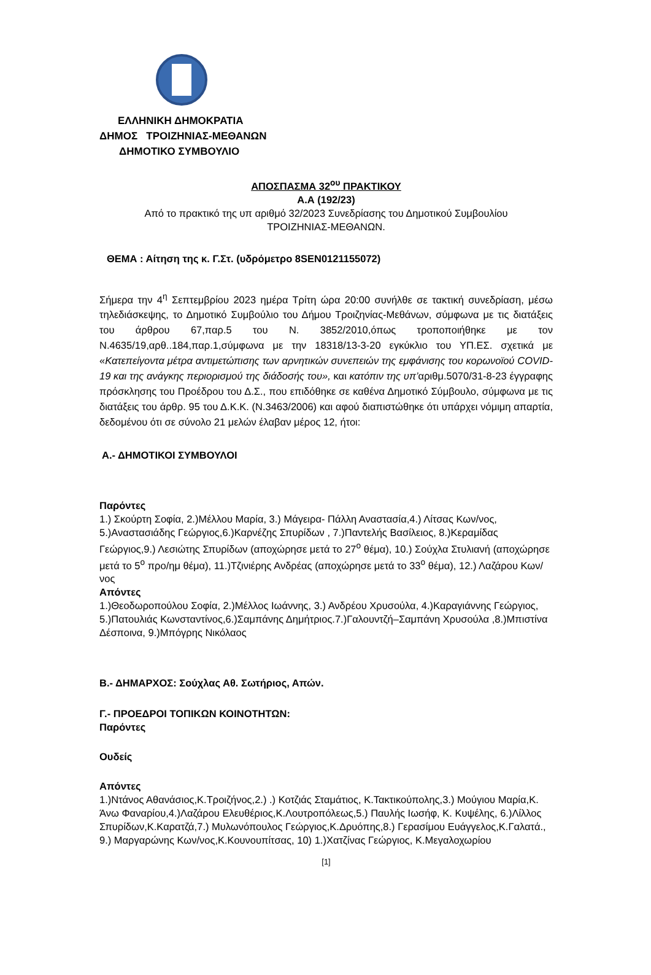ΕΛΛΗΝΙΚΗ ΔΗΜΟΚΡΑΤΙΑ
ΔΗΜΟΣ ΤΡΟΙΖΗΝΙΑΣ-ΜΕΘΑΝΩΝ
ΔΗΜΟΤΙΚΟ ΣΥΜΒΟΥΛΙΟ
ΑΠΟΣΠΑΣΜΑ 32<sup>ου</sup> ΠΡΑΚΤΙΚΟΥ
Α.Α (192/23)
Από το πρακτικό της υπ αριθμό 32/2023 Συνεδρίασης του Δημοτικού Συμβουλίου
ΤΡΟΙΖΗΝΙΑΣ-ΜΕΘΑΝΩΝ.
ΘΕΜΑ : Αίτηση της κ. Γ.Στ. (υδρόμετρο 8SEN0121155072)
Σήμερα την 4<sup>η</sup> Σεπτεμβρίου 2023 ημέρα Τρίτη ώρα 20:00 συνήλθε σε τακτική συνεδρίαση, μέσω τηλεδιάσκεψης, το Δημοτικό Συμβούλιο του Δήμου Τροιζηνίας-Μεθάνων, σύμφωνα με τις διατάξεις του άρθρου 67,παρ.5 του Ν. 3852/2010,όπως τροποποιήθηκε με τον Ν.4635/19,αρθ..184,παρ.1,σύμφωνα με την 18318/13-3-20 εγκύκλιο του ΥΠ.ΕΣ. σχετικά με «Κατεπείγοντα μέτρα αντιμετώπισης των αρνητικών συνεπειών της εμφάνισης του κορωνοϊού COVID-19 και της ανάγκης περιορισμού της διάδοσής του», και κατόπιν της υπ’αριθμ.5070/31-8-23 έγγραφης πρόσκλησης του Προέδρου του Δ.Σ., που επιδόθηκε σε καθένα Δημοτικό Σύμβουλο, σύμφωνα με τις διατάξεις του άρθρ. 95 του Δ.Κ.Κ. (Ν.3463/2006) και αφού διαπιστώθηκε ότι υπάρχει νόμιμη απαρτία, δεδομένου ότι σε σύνολο 21 μελών έλαβαν μέρος 12, ήτοι:
Α.- ΔΗΜΟΤΙΚΟΙ ΣΥΜΒΟΥΛΟΙ
Παρόντες
1.) Σκούρτη Σοφία, 2.)Μέλλου Μαρία, 3.) Μάγειρα- Πάλλη Αναστασία,4.) Λίτσας Κων/νος, 5.)Αναστασιάδης Γεώργιος,6.)Καρνέζης Σπυρίδων , 7.)Παντελής Βασίλειος, 8.)Κεραμίδας Γεώργιος,9.) Λεσιώτης Σπυρίδων (αποχώρησε μετά το 27<sup>ο</sup> θέμα), 10.) Σούχλα Στυλιανή (αποχώρησε μετά το 5<sup>ο</sup> προ/ημ θέμα), 11.)Τζινιέρης Ανδρέας (αποχώρησε μετά το 33<sup>ο</sup> θέμα), 12.) Λαζάρου Κων/νος
Απόντες
1.)Θεοδωροπούλου Σοφία, 2.)Μέλλος Ιωάννης, 3.) Ανδρέου Χρυσούλα, 4.)Καραγιάννης Γεώργιος, 5.)Πατουλιάς Κωνσταντίνος,6.)Σαμπάνης Δημήτριος.7.)Γαλουντζή–Σαμπάνη Χρυσούλα ,8.)Μπιστίνα Δέσποινα, 9.)Μπόγρης Νικόλαος
Β.- ΔΗΜΑΡΧΟΣ: Σούχλας Αθ. Σωτήριος, Απών.
Γ.- ΠΡΟΕΔΡΟΙ ΤΟΠΙΚΩΝ ΚΟΙΝΟΤΗΤΩΝ:
Παρόντες
Ουδείς
Απόντες
1.)Ντάνος Αθανάσιος,Κ.Τροιζήνος,2.) .) Κοτζιάς Σταμάτιος, Κ.Τακτικούπολης,3.) Μούγιου Μαρία,Κ. Άνω Φαναρίου,4.)Λαζάρου Ελευθέριος,Κ.Λουτροπόλεως,5.) Παυλής Ιωσήφ, Κ. Κυψέλης, 6.)Λίλλος Σπυρίδων,Κ.Καρατζά,7.) Μυλωνόπουλος Γεώργιος,Κ.Δρυόπης,8.) Γερασίμου Ευάγγελος,Κ.Γαλατά., 9.) Μαργαρώνης Κων/νος,Κ.Κουνουπίτσας, 10) 1.)Χατζίνας Γεώργιος, Κ.Μεγαλοχωρίου
[1]